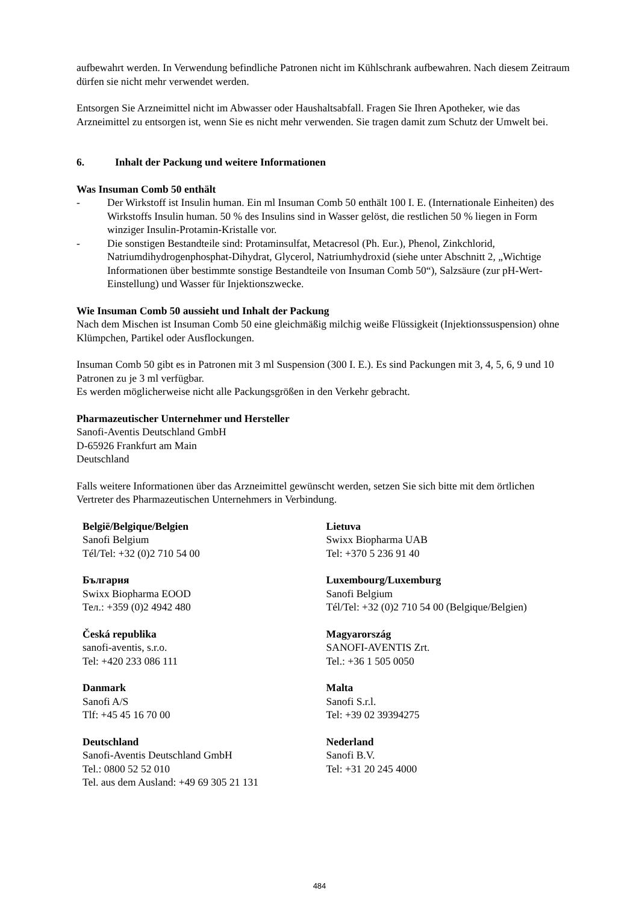aufbewahrt werden. In Verwendung befindliche Patronen nicht im Kühlschrank aufbewahren. Nach diesem Zeitraum dürfen sie nicht mehr verwendet werden.
Entsorgen Sie Arzneimittel nicht im Abwasser oder Haushaltsabfall. Fragen Sie Ihren Apotheker, wie das Arzneimittel zu entsorgen ist, wenn Sie es nicht mehr verwenden. Sie tragen damit zum Schutz der Umwelt bei.
6. Inhalt der Packung und weitere Informationen
Was Insuman Comb 50 enthält
- Der Wirkstoff ist Insulin human. Ein ml Insuman Comb 50 enthält 100 I. E. (Internationale Einheiten) des Wirkstoffs Insulin human. 50 % des Insulins sind in Wasser gelöst, die restlichen 50 % liegen in Form winziger Insulin-Protamin-Kristalle vor.
- Die sonstigen Bestandteile sind: Protaminsulfat, Metacresol (Ph. Eur.), Phenol, Zinkchlorid, Natriumdihydrogenphosphat-Dihydrat, Glycerol, Natriumhydroxid (siehe unter Abschnitt 2, „Wichtige Informationen über bestimmte sonstige Bestandteile von Insuman Comb 50“), Salzsäure (zur pH-Wert-Einstellung) und Wasser für Injektionszwecke.
Wie Insuman Comb 50 aussieht und Inhalt der Packung
Nach dem Mischen ist Insuman Comb 50 eine gleichmäßig milchig weiße Flüssigkeit (Injektionssuspension) ohne Klümpchen, Partikel oder Ausflockungen.
Insuman Comb 50 gibt es in Patronen mit 3 ml Suspension (300 I. E.). Es sind Packungen mit 3, 4, 5, 6, 9 und 10 Patronen zu je 3 ml verfügbar.
Es werden möglicherweise nicht alle Packungsgrößen in den Verkehr gebracht.
Pharmazeutischer Unternehmer und Hersteller
Sanofi-Aventis Deutschland GmbH
D-65926 Frankfurt am Main
Deutschland
Falls weitere Informationen über das Arzneimittel gewünscht werden, setzen Sie sich bitte mit dem örtlichen Vertreter des Pharmazeutischen Unternehmers in Verbindung.
| België/Belgique/Belgien Sanofi Belgium Tél/Tel: +32 (0)2 710 54 00 | Lietuva Swixx Biopharma UAB Tel: +370 5 236 91 40 |
| България Swixx Biopharma EOOD Тел.: +359 (0)2 4942 480 | Luxembourg/Luxemburg Sanofi Belgium Tél/Tel: +32 (0)2 710 54 00 (Belgique/Belgien) |
| Česká republika sanofi-aventis, s.r.o. Tel: +420 233 086 111 | Magyarország SANOFI-AVENTIS Zrt. Tel.: +36 1 505 0050 |
| Danmark Sanofi A/S Tlf: +45 45 16 70 00 | Malta Sanofi S.r.l. Tel: +39 02 39394275 |
| Deutschland Sanofi-Aventis Deutschland GmbH Tel.: 0800 52 52 010 Tel. aus dem Ausland: +49 69 305 21 131 | Nederland Sanofi B.V. Tel: +31 20 245 4000 |
484